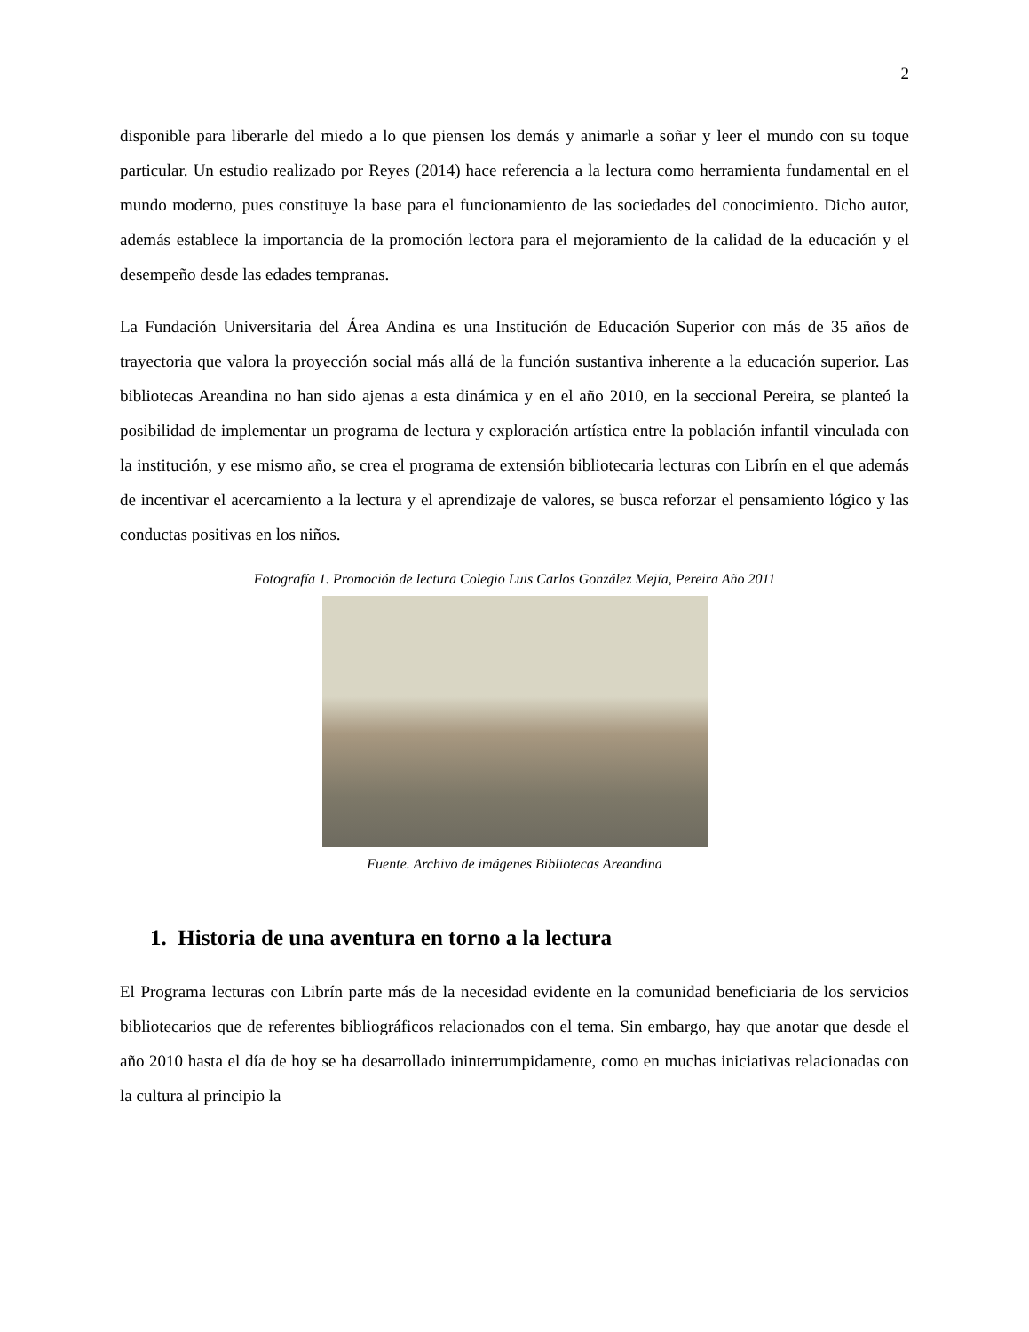2
disponible para liberarle del miedo a lo que piensen los demás y animarle a soñar y leer el mundo con su toque particular. Un estudio realizado por Reyes (2014) hace referencia a la lectura como herramienta fundamental en el mundo moderno, pues constituye la base para el funcionamiento de las sociedades del conocimiento. Dicho autor, además establece la importancia de la promoción lectora para el mejoramiento de la calidad de la educación y el desempeño desde las edades tempranas.
La Fundación Universitaria del Área Andina es una Institución de Educación Superior con más de 35 años de trayectoria que valora la proyección social más allá de la función sustantiva inherente a la educación superior. Las bibliotecas Areandina no han sido ajenas a esta dinámica y en el año 2010, en la seccional Pereira, se planteó la posibilidad de implementar un programa de lectura y exploración artística entre la población infantil vinculada con la institución, y ese mismo año, se crea el programa de extensión bibliotecaria lecturas con Librín en el que además de incentivar el acercamiento a la lectura y el aprendizaje de valores, se busca reforzar el pensamiento lógico y las conductas positivas en los niños.
Fotografía 1. Promoción de lectura Colegio Luis Carlos González Mejía, Pereira Año 2011
Fuente. Archivo de imágenes Bibliotecas Areandina
1. Historia de una aventura en torno a la lectura
El Programa lecturas con Librín parte más de la necesidad evidente en la comunidad beneficiaria de los servicios bibliotecarios que de referentes bibliográficos relacionados con el tema. Sin embargo, hay que anotar que desde el año 2010 hasta el día de hoy se ha desarrollado ininterrumpidamente, como en muchas iniciativas relacionadas con la cultura al principio la